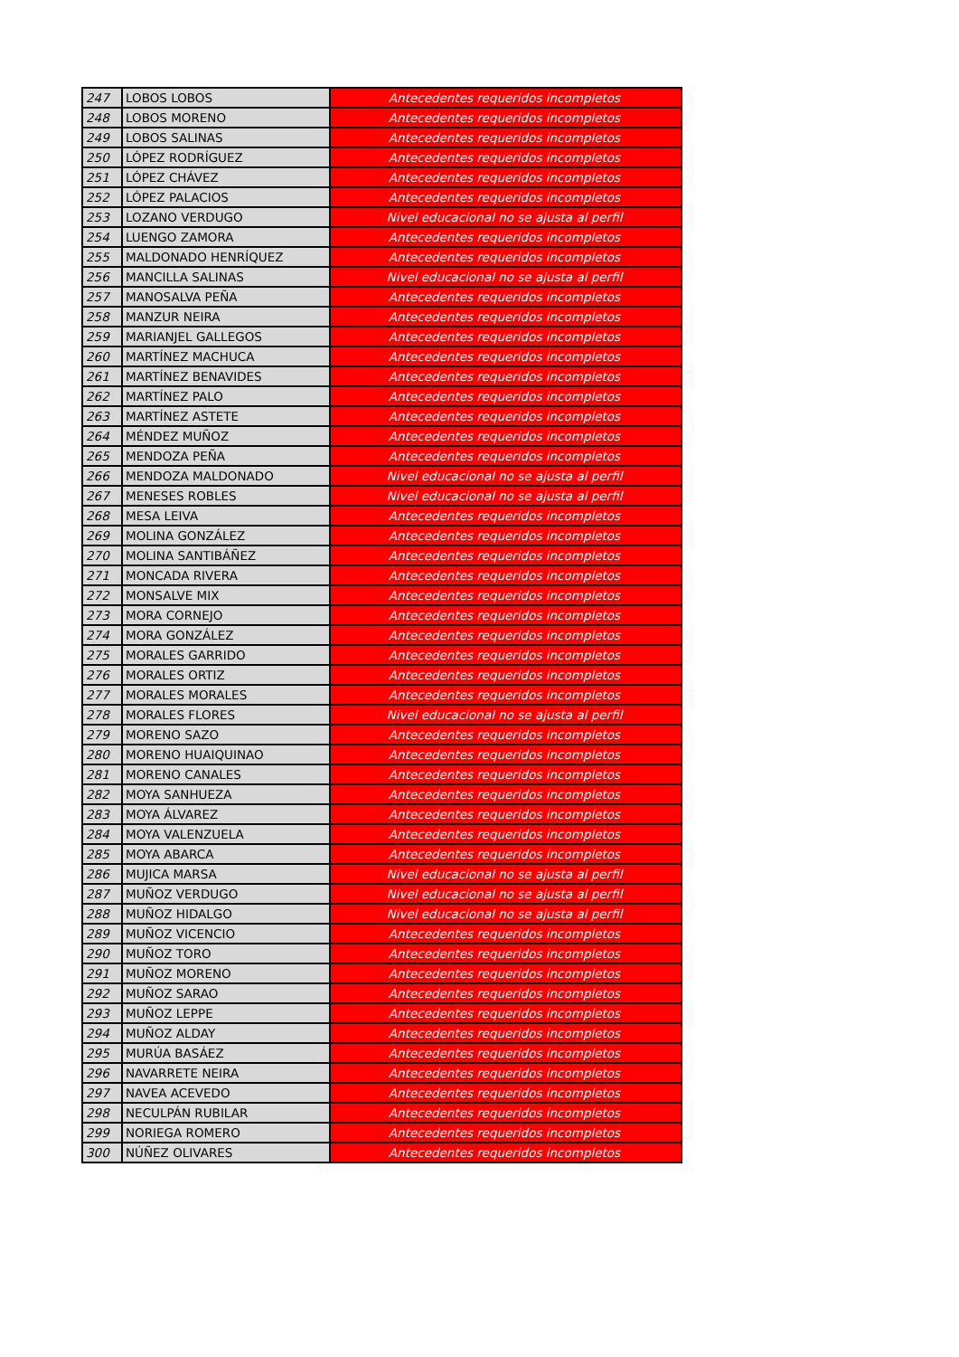| 247 | LOBOS LOBOS | Antecedentes requeridos incompletos |
| 248 | LOBOS MORENO | Antecedentes requeridos incompletos |
| 249 | LOBOS SALINAS | Antecedentes requeridos incompletos |
| 250 | LÓPEZ RODRÍGUEZ | Antecedentes requeridos incompletos |
| 251 | LÓPEZ CHÁVEZ | Antecedentes requeridos incompletos |
| 252 | LÓPEZ PALACIOS | Antecedentes requeridos incompletos |
| 253 | LOZANO VERDUGO | Nivel educacional no se ajusta al perfil |
| 254 | LUENGO ZAMORA | Antecedentes requeridos incompletos |
| 255 | MALDONADO HENRÍQUEZ | Antecedentes requeridos incompletos |
| 256 | MANCILLA SALINAS | Nivel educacional no se ajusta al perfil |
| 257 | MANOSALVA PEÑA | Antecedentes requeridos incompletos |
| 258 | MANZUR NEIRA | Antecedentes requeridos incompletos |
| 259 | MARIANJEL GALLEGOS | Antecedentes requeridos incompletos |
| 260 | MARTÍNEZ MACHUCA | Antecedentes requeridos incompletos |
| 261 | MARTÍNEZ BENAVIDES | Antecedentes requeridos incompletos |
| 262 | MARTÍNEZ PALO | Antecedentes requeridos incompletos |
| 263 | MARTÍNEZ ASTETE | Antecedentes requeridos incompletos |
| 264 | MÉNDEZ MUÑOZ | Antecedentes requeridos incompletos |
| 265 | MENDOZA PEÑA | Antecedentes requeridos incompletos |
| 266 | MENDOZA MALDONADO | Nivel educacional no se ajusta al perfil |
| 267 | MENESES ROBLES | Nivel educacional no se ajusta al perfil |
| 268 | MESA LEIVA | Antecedentes requeridos incompletos |
| 269 | MOLINA GONZÁLEZ | Antecedentes requeridos incompletos |
| 270 | MOLINA SANTIBÁÑEZ | Antecedentes requeridos incompletos |
| 271 | MONCADA RIVERA | Antecedentes requeridos incompletos |
| 272 | MONSALVE MIX | Antecedentes requeridos incompletos |
| 273 | MORA CORNEJO | Antecedentes requeridos incompletos |
| 274 | MORA GONZÁLEZ | Antecedentes requeridos incompletos |
| 275 | MORALES GARRIDO | Antecedentes requeridos incompletos |
| 276 | MORALES ORTIZ | Antecedentes requeridos incompletos |
| 277 | MORALES MORALES | Antecedentes requeridos incompletos |
| 278 | MORALES FLORES | Nivel educacional no se ajusta al perfil |
| 279 | MORENO SAZO | Antecedentes requeridos incompletos |
| 280 | MORENO HUAIQUINAO | Antecedentes requeridos incompletos |
| 281 | MORENO CANALES | Antecedentes requeridos incompletos |
| 282 | MOYA SANHUEZA | Antecedentes requeridos incompletos |
| 283 | MOYA ÁLVAREZ | Antecedentes requeridos incompletos |
| 284 | MOYA VALENZUELA | Antecedentes requeridos incompletos |
| 285 | MOYA ABARCA | Antecedentes requeridos incompletos |
| 286 | MUJICA MARSA | Nivel educacional no se ajusta al perfil |
| 287 | MUÑOZ VERDUGO | Nivel educacional no se ajusta al perfil |
| 288 | MUÑOZ HIDALGO | Nivel educacional no se ajusta al perfil |
| 289 | MUÑOZ VICENCIO | Antecedentes requeridos incompletos |
| 290 | MUÑOZ TORO | Antecedentes requeridos incompletos |
| 291 | MUÑOZ MORENO | Antecedentes requeridos incompletos |
| 292 | MUÑOZ SARAO | Antecedentes requeridos incompletos |
| 293 | MUÑOZ LEPPE | Antecedentes requeridos incompletos |
| 294 | MUÑOZ ALDAY | Antecedentes requeridos incompletos |
| 295 | MURÚA BASÁEZ | Antecedentes requeridos incompletos |
| 296 | NAVARRETE NEIRA | Antecedentes requeridos incompletos |
| 297 | NAVEA ACEVEDO | Antecedentes requeridos incompletos |
| 298 | NECULPÁN RUBILAR | Antecedentes requeridos incompletos |
| 299 | NORIEGA ROMERO | Antecedentes requeridos incompletos |
| 300 | NÚÑEZ OLIVARES | Antecedentes requeridos incompletos |